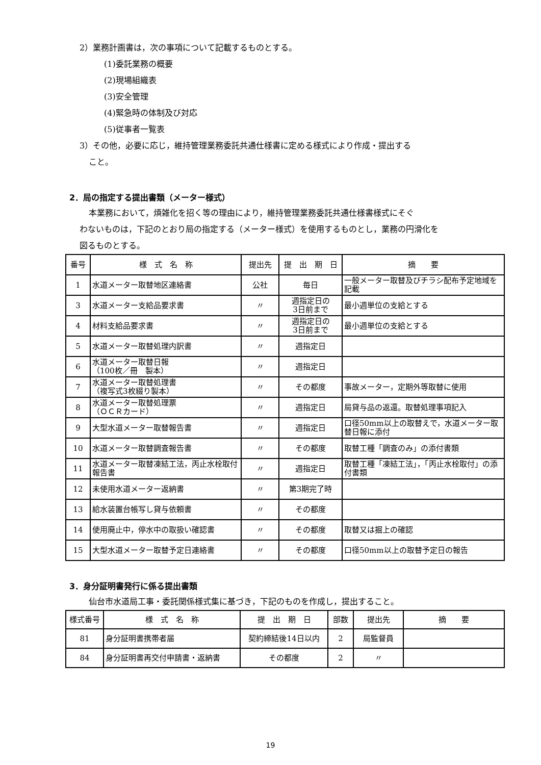2）業務計画書は，次の事項について記載するものとする。
(1)委託業務の概要
(2)現場組織表
(3)安全管理
(4)緊急時の体制及び対応
(5)従事者一覧表
3）その他，必要に応じ，維持管理業務委託共通仕様書に定める様式により作成・提出する
こと。
2．局の指定する提出書類（メーター様式）
本業務において，煩雑化を招く等の理由により，維持管理業務委託共通仕様書様式にそぐ
わないものは，下記のとおり局の指定する（メーター様式）を使用するものとし，業務の円滑化を
図るものとする。
| 番号 | 様 式 名 称 | 提出先 | 提 出 期 日 | 摘 要 |
| --- | --- | --- | --- | --- |
| 1 | 水道メーター取替地区連絡書 | 公社 | 毎日 | 一般メーター取替及びチラシ配布予定地域を記載 |
| 3 | 水道メーター支給品要求書 | 〃 | 週指定日の 3日前まで | 最小週単位の支給とする |
| 4 | 材料支給品要求書 | 〃 | 週指定日の 3日前まで | 最小週単位の支給とする |
| 5 | 水道メーター取替処理内訳書 | 〃 | 週指定日 | |
| 6 | 水道メーター取替日報 （100枚／冊 製本） | 〃 | 週指定日 | |
| 7 | 水道メーター取替処理書 （複写式3枚綴り製本） | 〃 | その都度 | 事故メーター，定期外等取替に使用 |
| 8 | 水道メーター取替処理票 （ＯＣＲカード） | 〃 | 週指定日 | 局貸与品の返還。取替処理事項記入 |
| 9 | 大型水道メーター取替報告書 | 〃 | 週指定日 | 口径50mm以上の取替えで，水道メーター取替日報に添付 |
| 10 | 水道メーター取替調査報告書 | 〃 | その都度 | 取替工種「調査のみ」の添付書類 |
| 11 | 水道メーター取替凍結工法，丙止水栓取付報告書 | 〃 | 週指定日 | 取替工種「凍結工法」，「丙止水栓取付」の添付書類 |
| 12 | 未使用水道メーター返納書 | 〃 | 第3期完了時 | |
| 13 | 給水装置台帳写し貸与依頼書 | 〃 | その都度 | |
| 14 | 使用廃止中，停水中の取扱い確認書 | 〃 | その都度 | 取替又は掘上の確認 |
| 15 | 大型水道メーター取替予定日連絡書 | 〃 | その都度 | 口径50mm以上の取替予定日の報告 |
3．身分証明書発行に係る提出書類
仙台市水道局工事・委託関係様式集に基づき，下記のものを作成し，提出すること。
| 様式番号 | 様 式 名 称 | 提 出 期 日 | 部数 | 提出先 | 摘 要 |
| --- | --- | --- | --- | --- | --- |
| 81 | 身分証明書携帯者届 | 契約締結後14日以内 | 2 | 局監督員 | |
| 84 | 身分証明書再交付申請書・返納書 | その都度 | 2 | 〃 | |
19